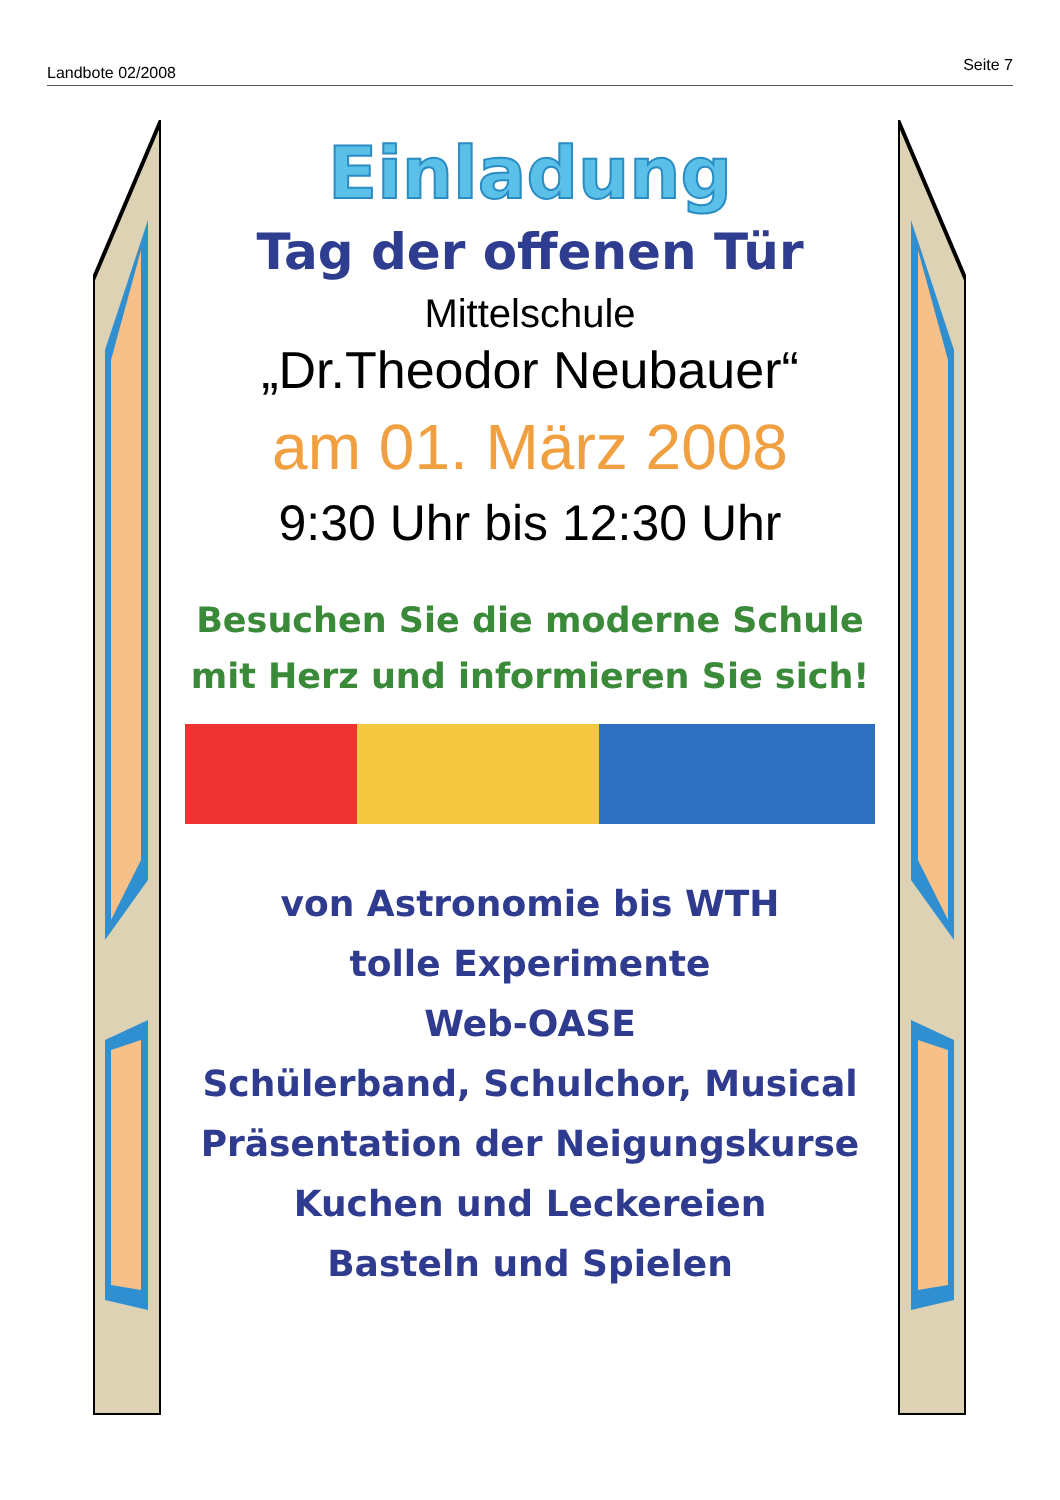Landbote 02/2008 Seite 7
Einladung
Tag der offenen Tür
Mittelschule
„Dr.Theodor Neubauer“
am 01. März 2008
9:30 Uhr bis 12:30 Uhr
Besuchen Sie die moderne Schule
mit Herz und informieren Sie sich!
von Astronomie bis WTH
tolle Experimente
Web-OASE
Schülerband, Schulchor, Musical
Präsentation der Neigungskurse
Kuchen und Leckereien
Basteln und Spielen